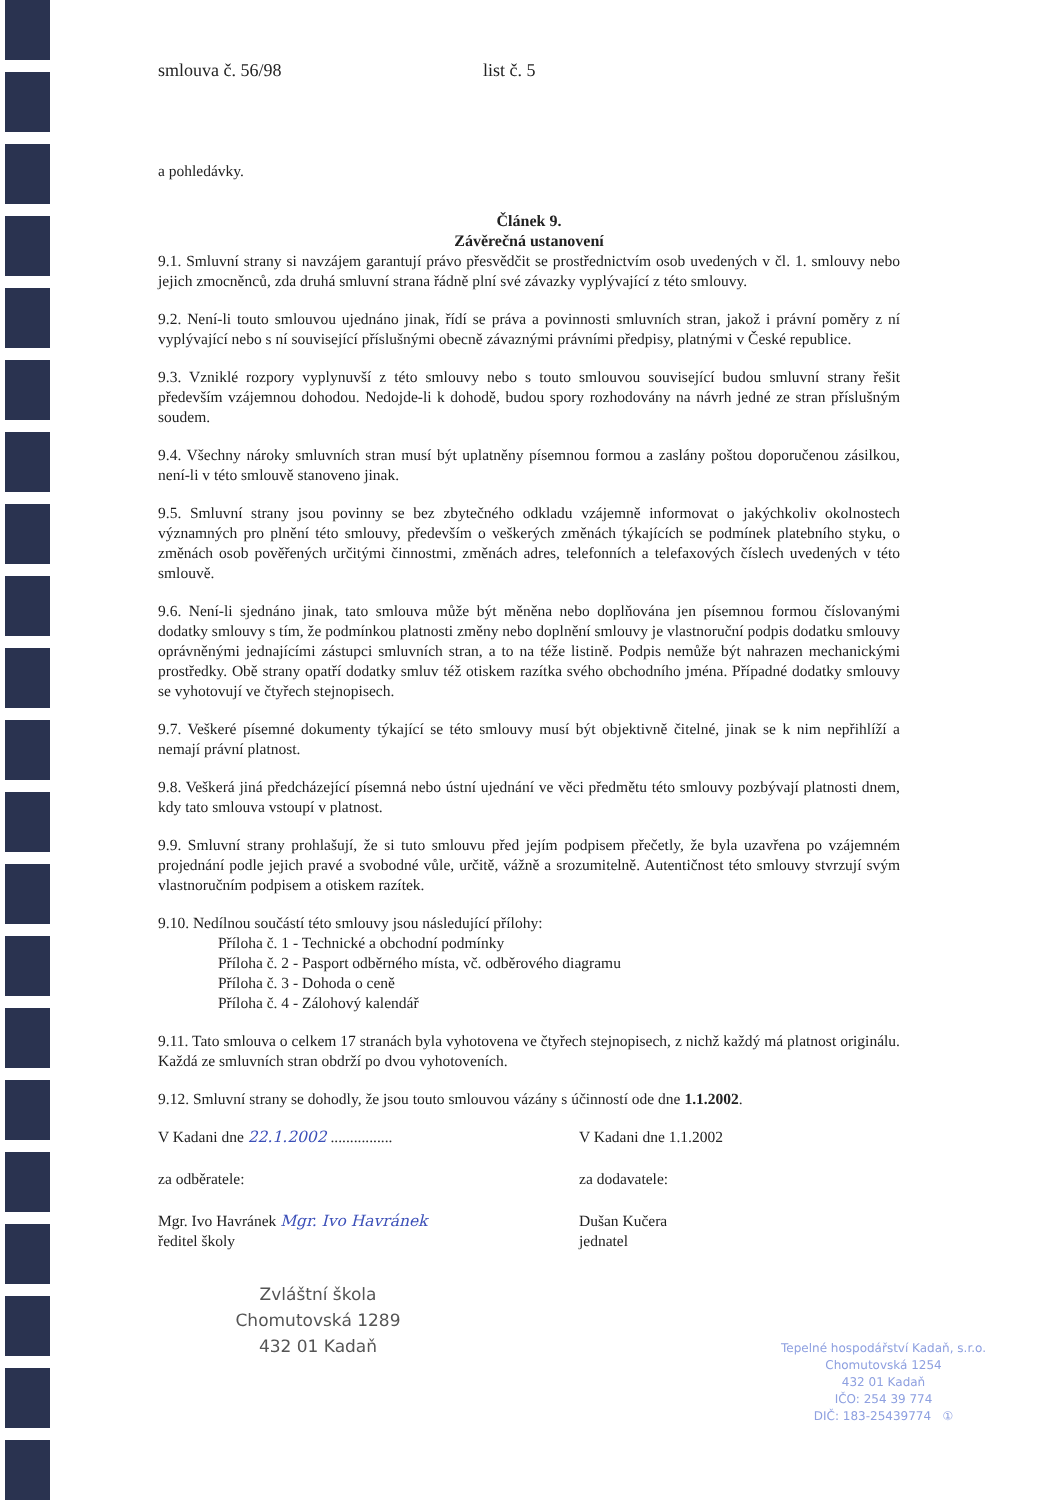smlouva č. 56/98 list č. 5
a pohledávky.
Článek 9.
Závěrečná ustanovení
9.1. Smluvní strany si navzájem garantují právo přesvědčit se prostřednictvím osob uvedených v čl. 1. smlouvy nebo jejich zmocněnců, zda druhá smluvní strana řádně plní své závazky vyplývající z této smlouvy.
9.2. Není-li touto smlouvou ujednáno jinak, řídí se práva a povinnosti smluvních stran, jakož i právní poměry z ní vyplývající nebo s ní související příslušnými obecně závaznými právními předpisy, platnými v České republice.
9.3. Vzniklé rozpory vyplynuvší z této smlouvy nebo s touto smlouvou související budou smluvní strany řešit především vzájemnou dohodou. Nedojde-li k dohodě, budou spory rozhodovány na návrh jedné ze stran příslušným soudem.
9.4. Všechny nároky smluvních stran musí být uplatněny písemnou formou a zaslány poštou doporučenou zásilkou, není-li v této smlouvě stanoveno jinak.
9.5. Smluvní strany jsou povinny se bez zbytečného odkladu vzájemně informovat o jakýchkoliv okolnostech významných pro plnění této smlouvy, především o veškerých změnách týkajících se podmínek platebního styku, o změnách osob pověřených určitými činnostmi, změnách adres, telefonních a telefaxových číslech uvedených v této smlouvě.
9.6. Není-li sjednáno jinak, tato smlouva může být měněna nebo doplňována jen písemnou formou číslovanými dodatky smlouvy s tím, že podmínkou platnosti změny nebo doplnění smlouvy je vlastnoruční podpis dodatku smlouvy oprávněnými jednajícími zástupci smluvních stran, a to na téže listině. Podpis nemůže být nahrazen mechanickými prostředky. Obě strany opatří dodatky smluv též otiskem razítka svého obchodního jména. Případné dodatky smlouvy se vyhotovují ve čtyřech stejnopisech.
9.7. Veškeré písemné dokumenty týkající se této smlouvy musí být objektivně čitelné, jinak se k nim nepřihlíží a nemají právní platnost.
9.8. Veškerá jiná předcházející písemná nebo ústní ujednání ve věci předmětu této smlouvy pozbývají platnosti dnem, kdy tato smlouva vstoupí v platnost.
9.9. Smluvní strany prohlašují, že si tuto smlouvu před jejím podpisem přečetly, že byla uzavřena po vzájemném projednání podle jejich pravé a svobodné vůle, určitě, vážně a srozumitelně. Autentičnost této smlouvy stvrzují svým vlastnoručním podpisem a otiskem razítek.
9.10. Nedílnou součástí této smlouvy jsou následující přílohy:
Příloha č. 1 - Technické a obchodní podmínky
Příloha č. 2 - Pasport odběrného místa, vč. odběrového diagramu
Příloha č. 3 - Dohoda o ceně
Příloha č. 4 - Zálohový kalendář
9.11. Tato smlouva o celkem 17 stranách byla vyhotovena ve čtyřech stejnopisech, z nichž každý má platnost originálu. Každá ze smluvních stran obdrží po dvou vyhotoveních.
9.12. Smluvní strany se dohodly, že jsou touto smlouvou vázány s účinností ode dne 1.1.2002.
V Kadani dne 22.1.2002 ................
V Kadani dne 1.1.2002
za odběratele: za dodavatele:
Mgr. Ivo Havránek Mgr. Ivo Havránek
ředitel školy
Dušan Kučera
jednatel
Zvláštní škola
Chomutovská 1289
432 01 Kadaň
Tepelné hospodářství Kadaň, s.r.o.
Chomutovská 1254
432 01 Kadaň
IČO: 254 39 774
DIČ: 183-25439774 ①